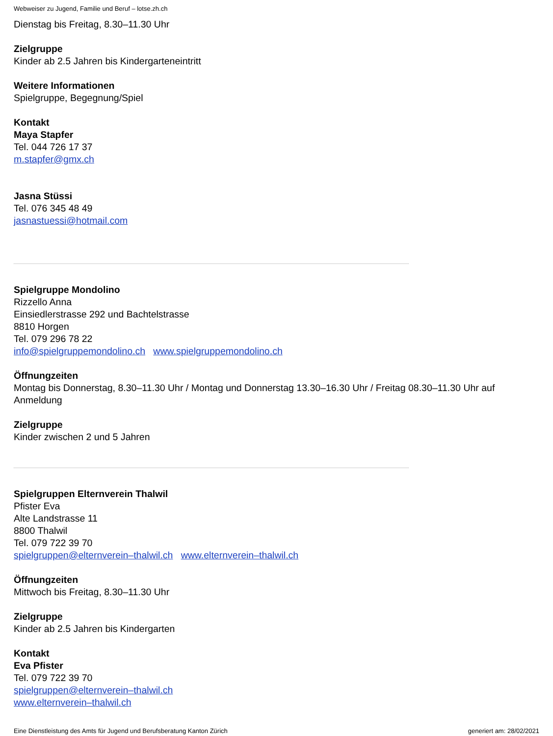Webweiser zu Jugend, Familie und Beruf – lotse.zh.ch
Dienstag bis Freitag, 8.30–11.30 Uhr
Zielgruppe
Kinder ab 2.5 Jahren bis Kindergarteneintritt
Weitere Informationen
Spielgruppe, Begegnung/Spiel
Kontakt
Maya Stapfer
Tel. 044 726 17 37
m.stapfer@gmx.ch
Jasna Stüssi
Tel. 076 345 48 49
jasnastuessi@hotmail.com
Spielgruppe Mondolino
Rizzello Anna
Einsiedlerstrasse 292 und Bachtelstrasse
8810 Horgen
Tel. 079 296 78 22
info@spielgruppemondolino.ch www.spielgruppemondolino.ch
Öffnungzeiten
Montag bis Donnerstag, 8.30–11.30 Uhr / Montag und Donnerstag 13.30–16.30 Uhr / Freitag 08.30–11.30 Uhr auf Anmeldung
Zielgruppe
Kinder zwischen 2 und 5 Jahren
Spielgruppen Elternverein Thalwil
Pfister Eva
Alte Landstrasse 11
8800 Thalwil
Tel. 079 722 39 70
spielgruppen@elternverein–thalwil.ch www.elternverein–thalwil.ch
Öffnungzeiten
Mittwoch bis Freitag, 8.30–11.30 Uhr
Zielgruppe
Kinder ab 2.5 Jahren bis Kindergarten
Kontakt
Eva Pfister
Tel. 079 722 39 70
spielgruppen@elternverein–thalwil.ch
www.elternverein–thalwil.ch
Eine Dienstleistung des Amts für Jugend und Berufsberatung Kanton Zürich generiert am: 28/02/2021